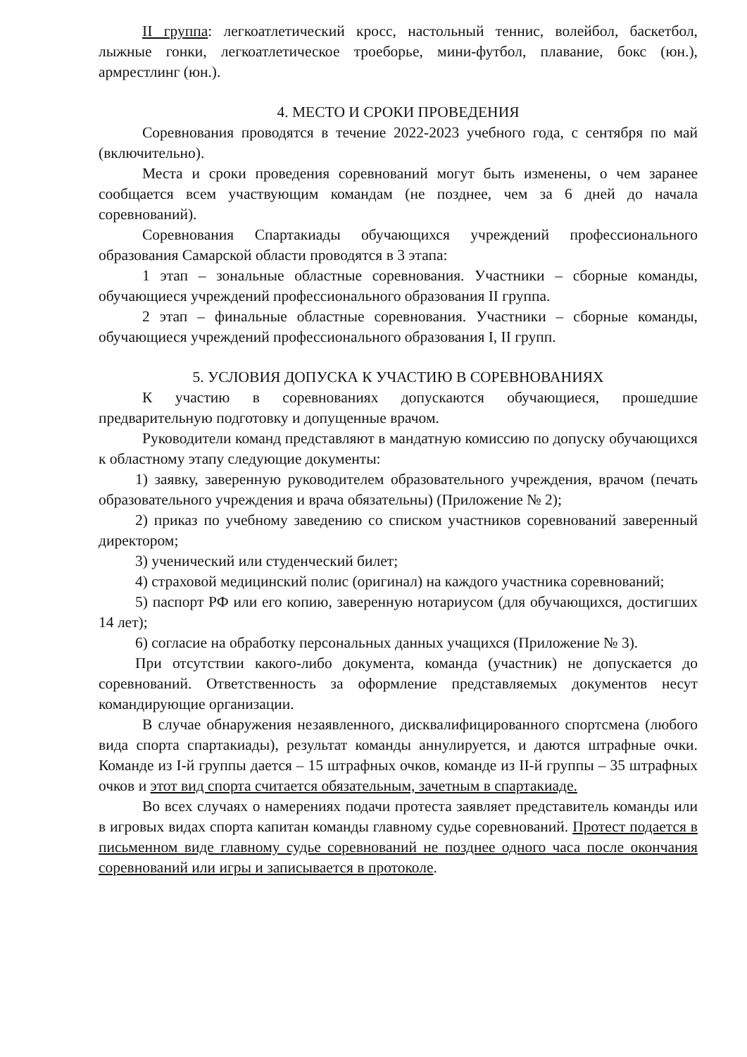II группа: легкоатлетический кросс, настольный теннис, волейбол, баскетбол, лыжные гонки, легкоатлетическое троеборье, мини-футбол, плавание, бокс (юн.), армрестлинг (юн.).
4. МЕСТО И СРОКИ ПРОВЕДЕНИЯ
Соревнования проводятся в течение 2022-2023 учебного года, с сентября по май (включительно).
Места и сроки проведения соревнований могут быть изменены, о чем заранее сообщается всем участвующим командам (не позднее, чем за 6 дней до начала соревнований).
Соревнования Спартакиады обучающихся учреждений профессионального образования Самарской области проводятся в 3 этапа:
1 этап – зональные областные соревнования. Участники – сборные команды, обучающиеся учреждений профессионального образования II группа.
2 этап – финальные областные соревнования. Участники – сборные команды, обучающиеся учреждений профессионального образования I, II групп.
5. УСЛОВИЯ ДОПУСКА К УЧАСТИЮ В СОРЕВНОВАНИЯХ
К участию в соревнованиях допускаются обучающиеся, прошедшие предварительную подготовку и допущенные врачом.
Руководители команд представляют в мандатную комиссию по допуску обучающихся к областному этапу следующие документы:
1) заявку, заверенную руководителем образовательного учреждения, врачом (печать образовательного учреждения и врача обязательны) (Приложение № 2);
2) приказ по учебному заведению со списком участников соревнований заверенный директором;
3) ученический или студенческий билет;
4) страховой медицинский полис (оригинал) на каждого участника соревнований;
5) паспорт РФ или его копию, заверенную нотариусом (для обучающихся, достигших 14 лет);
6) согласие на обработку персональных данных учащихся (Приложение № 3).
При отсутствии какого-либо документа, команда (участник) не допускается до соревнований. Ответственность за оформление представляемых документов несут командирующие организации.
В случае обнаружения незаявленного, дисквалифицированного спортсмена (любого вида спорта спартакиады), результат команды аннулируется, и даются штрафные очки. Команде из I-й группы дается – 15 штрафных очков, команде из II-й группы – 35 штрафных очков и этот вид спорта считается обязательным, зачетным в спартакиаде.
Во всех случаях о намерениях подачи протеста заявляет представитель команды или в игровых видах спорта капитан команды главному судье соревнований. Протест подается в письменном виде главному судье соревнований не позднее одного часа после окончания соревнований или игры и записывается в протоколе.